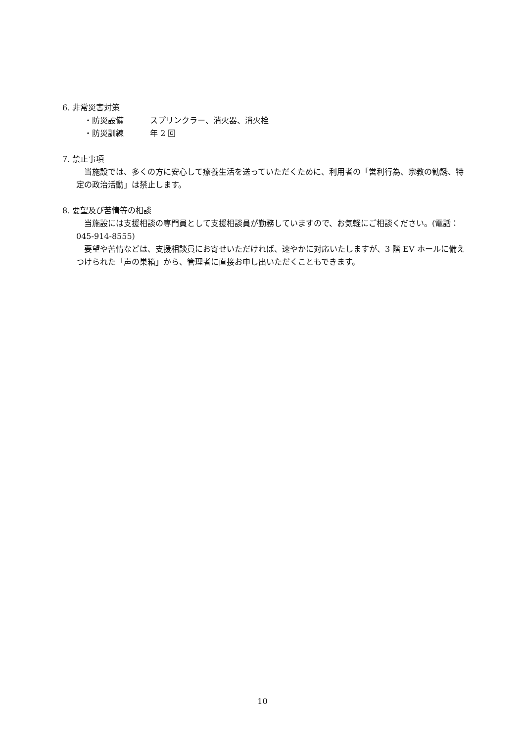6. 非常災害対策
・ 防災設備 スプリンクラー、消火器、消火栓
・ 防災訓練 年 2 回
7. 禁止事項
　当施設では、多くの方に安心して療養生活を送っていただくために、利用者の「営利行為、宗教の勧誘、特定の政治活動」は禁止します。
8. 要望及び苦情等の相談
　当施設には支援相談の専門員として支援相談員が勤務していますので、お気軽にご相談ください。(電話：045-914-8555)
　要望や苦情などは、支援相談員にお寄せいただければ、速やかに対応いたしますが、3 階 EV ホールに備えつけられた「声の巣箱」から、管理者に直接お申し出いただくこともできます。
10